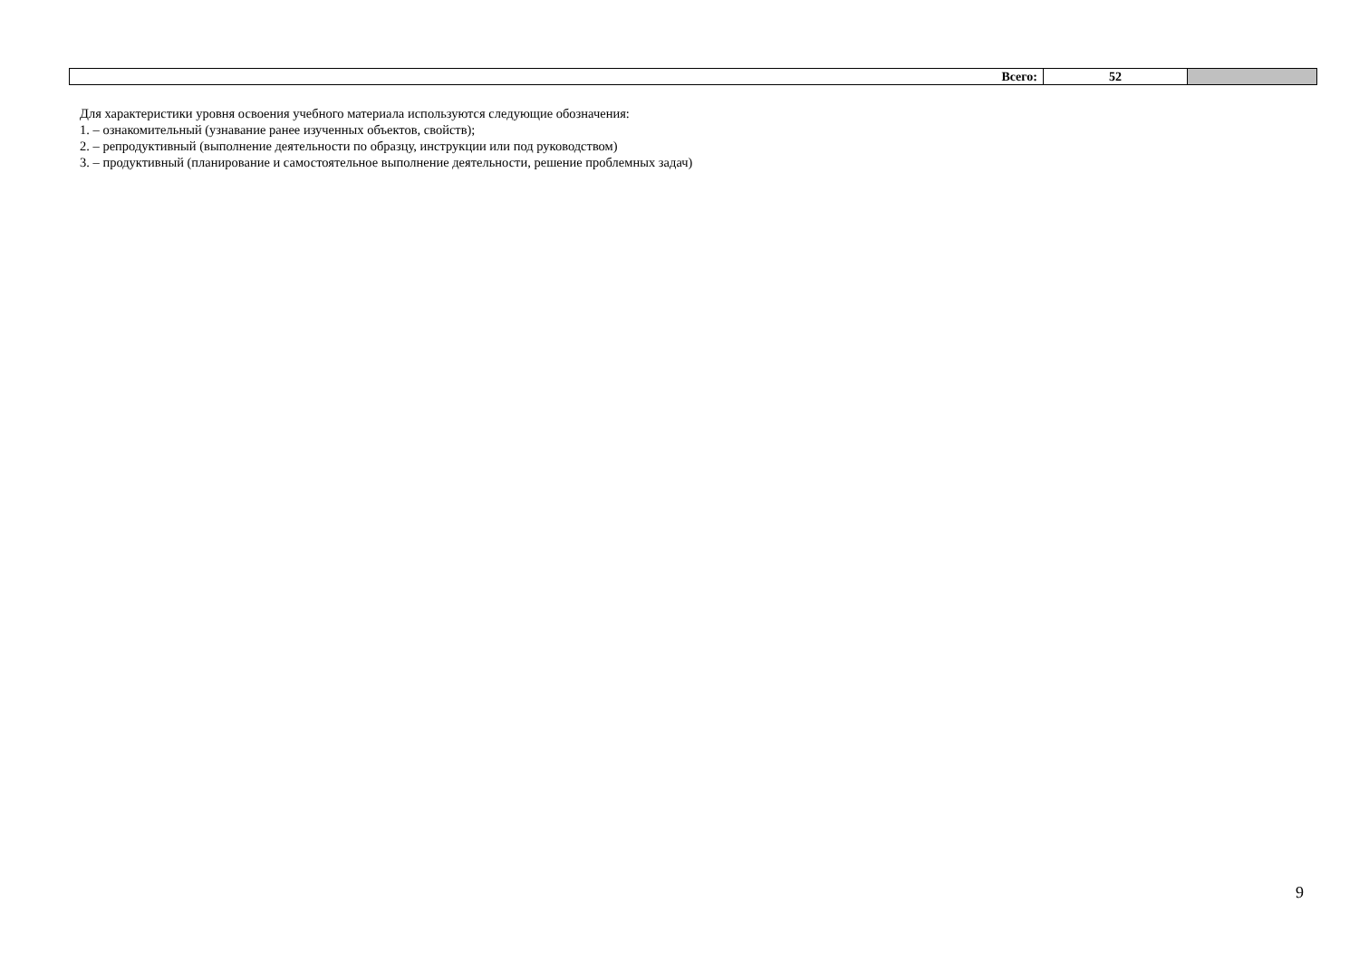| Всего: | 52 | |
Для характеристики уровня освоения учебного материала используются следующие обозначения:
1. – ознакомительный (узнавание ранее изученных объектов, свойств);
2. – репродуктивный (выполнение деятельности по образцу, инструкции или под руководством)
3. – продуктивный (планирование и самостоятельное выполнение деятельности, решение проблемных задач)
9